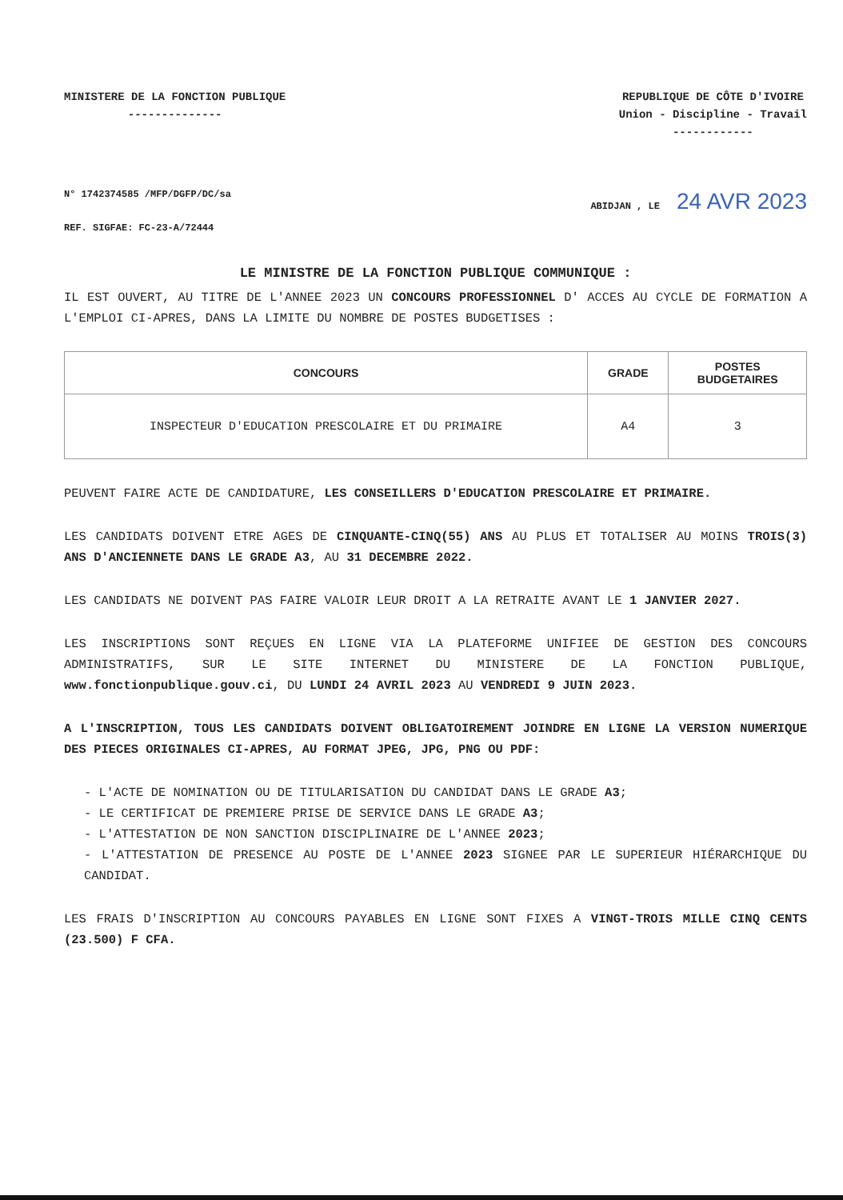MINISTERE DE LA FONCTION PUBLIQUE
--------------
REPUBLIQUE DE CÔTE D'IVOIRE
Union - Discipline - Travail
------------
N° 1742374585 /MFP/DGFP/DC/sa
REF. SIGFAE: FC-23-A/72444
ABIDJAN , LE 24 AVR 2023
LE MINISTRE DE LA FONCTION PUBLIQUE COMMUNIQUE :
IL EST OUVERT, AU TITRE DE L'ANNEE 2023 UN CONCOURS PROFESSIONNEL D' ACCES AU CYCLE DE FORMATION A L'EMPLOI CI-APRES, DANS LA LIMITE DU NOMBRE DE POSTES BUDGETISES :
| CONCOURS | GRADE | POSTES BUDGETAIRES |
| --- | --- | --- |
| INSPECTEUR D'EDUCATION PRESCOLAIRE ET DU PRIMAIRE | A4 | 3 |
PEUVENT FAIRE ACTE DE CANDIDATURE, LES CONSEILLERS D'EDUCATION PRESCOLAIRE ET PRIMAIRE.
LES CANDIDATS DOIVENT ETRE AGES DE CINQUANTE-CINQ(55) ANS AU PLUS ET TOTALISER AU MOINS TROIS(3) ANS D'ANCIENNETE DANS LE GRADE A3, AU 31 DECEMBRE 2022.
LES CANDIDATS NE DOIVENT PAS FAIRE VALOIR LEUR DROIT A LA RETRAITE AVANT LE 1 JANVIER 2027.
LES INSCRIPTIONS SONT REÇUES EN LIGNE VIA LA PLATEFORME UNIFIEE DE GESTION DES CONCOURS ADMINISTRATIFS, SUR LE SITE INTERNET DU MINISTERE DE LA FONCTION PUBLIQUE, www.fonctionpublique.gouv.ci, DU LUNDI 24 AVRIL 2023 AU VENDREDI 9 JUIN 2023.
A L'INSCRIPTION, TOUS LES CANDIDATS DOIVENT OBLIGATOIREMENT JOINDRE EN LIGNE LA VERSION NUMERIQUE DES PIECES ORIGINALES CI-APRES, AU FORMAT JPEG, JPG, PNG OU PDF:
- L'ACTE DE NOMINATION OU DE TITULARISATION DU CANDIDAT DANS LE GRADE A3;
- LE CERTIFICAT DE PREMIERE PRISE DE SERVICE DANS LE GRADE A3;
- L'ATTESTATION DE NON SANCTION DISCIPLINAIRE DE L'ANNEE 2023;
- L'ATTESTATION DE PRESENCE AU POSTE DE L'ANNEE 2023 SIGNEE PAR LE SUPERIEUR HIÉRARCHIQUE DU CANDIDAT.
LES FRAIS D'INSCRIPTION AU CONCOURS PAYABLES EN LIGNE SONT FIXES A VINGT-TROIS MILLE CINQ CENTS (23.500) F CFA.